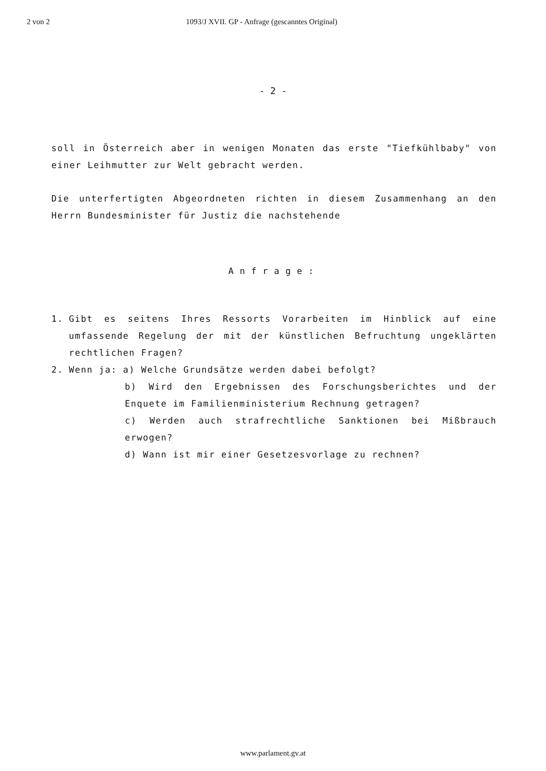2 von 2 1093/J XVII. GP - Anfrage (gescanntes Original)
- 2 -
soll in Österreich aber in wenigen Monaten das erste "Tiefkühlbaby" von einer Leihmutter zur Welt gebracht werden.
Die unterfertigten Abgeordneten richten in diesem Zusammenhang an den Herrn Bundesminister für Justiz die nachstehende
Anfrage:
1. Gibt es seitens Ihres Ressorts Vorarbeiten im Hinblick auf eine umfassende Regelung der mit der künstlichen Befruchtung ungeklärten rechtlichen Fragen?
2. Wenn ja: a) Welche Grundsätze werden dabei befolgt?
b) Wird den Ergebnissen des Forschungsberichtes und der Enquete im Familienministerium Rechnung getragen?
c) Werden auch strafrechtliche Sanktionen bei Mißbrauch erwogen?
d) Wann ist mir einer Gesetzesvorlage zu rechnen?
www.parlament.gv.at